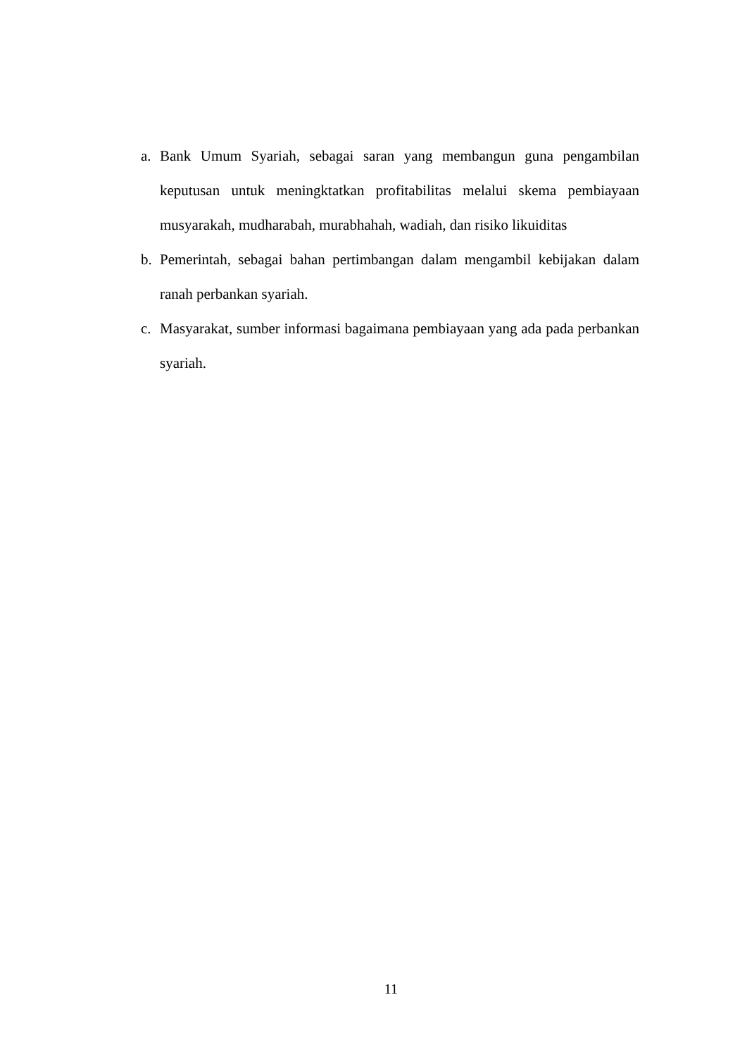a. Bank Umum Syariah, sebagai saran yang membangun guna pengambilan keputusan untuk meningktatkan profitabilitas melalui skema pembiayaan musyarakah, mudharabah, murabhahah, wadiah, dan risiko likuiditas
b. Pemerintah, sebagai bahan pertimbangan dalam mengambil kebijakan dalam ranah perbankan syariah.
c. Masyarakat, sumber informasi bagaimana pembiayaan yang ada pada perbankan syariah.
11